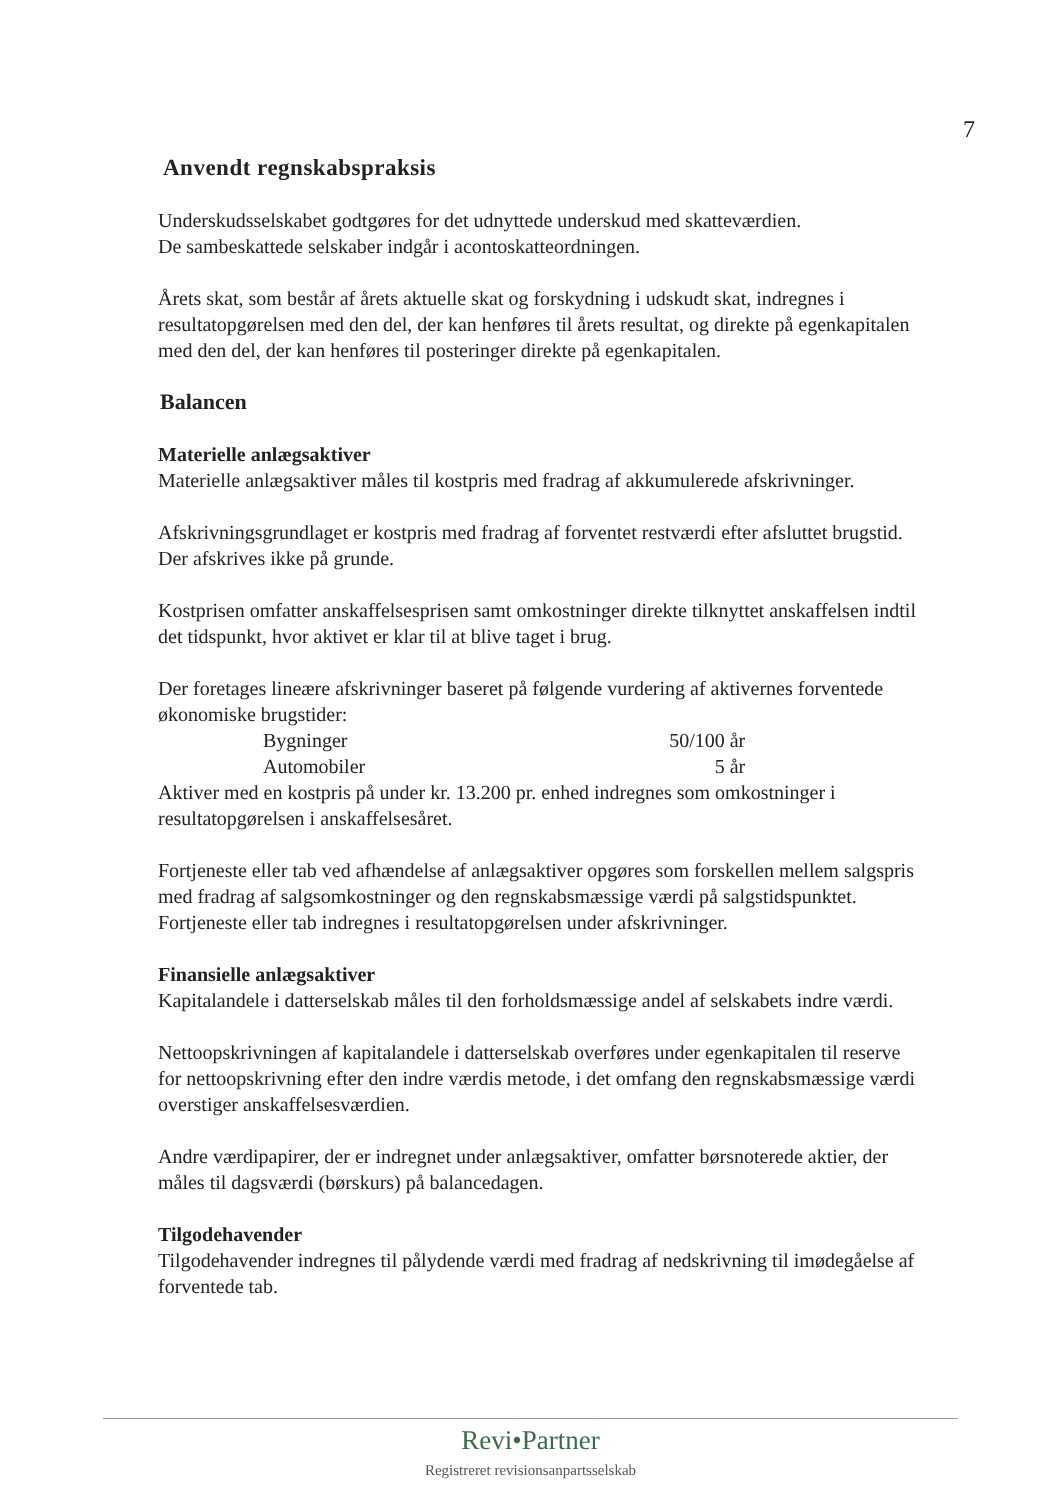7
Anvendt regnskabspraksis
Underskudsselskabet godtgøres for det udnyttede underskud med skatteværdien.
De sambeskattede selskaber indgår i acontoskatteordningen.
Årets skat, som består af årets aktuelle skat og forskydning i udskudt skat, indregnes i resultatopgørelsen med den del, der kan henføres til årets resultat, og direkte på egenkapitalen med den del, der kan henføres til posteringer direkte på egenkapitalen.
Balancen
Materielle anlægsaktiver
Materielle anlægsaktiver måles til kostpris med fradrag af akkumulerede afskrivninger.
Afskrivningsgrundlaget er kostpris med fradrag af forventet restværdi efter afsluttet brugstid. Der afskrives ikke på grunde.
Kostprisen omfatter anskaffelsesprisen samt omkostninger direkte tilknyttet anskaffelsen indtil det tidspunkt, hvor aktivet er klar til at blive taget i brug.
Der foretages lineære afskrivninger baseret på følgende vurdering af aktivernes forventede økonomiske brugstider:
| Bygninger | 50/100 år |
| Automobiler | 5 år |
Aktiver med en kostpris på under kr. 13.200 pr. enhed indregnes som omkostninger i resultatopgørelsen i anskaffelsesåret.
Fortjeneste eller tab ved afhændelse af anlægsaktiver opgøres som forskellen mellem salgspris med fradrag af salgsomkostninger og den regnskabsmæssige værdi på salgstidspunktet. Fortjeneste eller tab indregnes i resultatopgørelsen under afskrivninger.
Finansielle anlægsaktiver
Kapitalandele i datterselskab måles til den forholdsmæssige andel af selskabets indre værdi.
Nettoopskrivningen af kapitalandele i datterselskab overføres under egenkapitalen til reserve for nettoopskrivning efter den indre værdis metode, i det omfang den regnskabsmæssige værdi overstiger anskaffelsesværdien.
Andre værdipapirer, der er indregnet under anlægsaktiver, omfatter børsnoterede aktier, der måles til dagsværdi (børskurs) på balancedagen.
Tilgodehavender
Tilgodehavender indregnes til pålydende værdi med fradrag af nedskrivning til imødegåelse af forventede tab.
Revi•Partner
Registreret revisionsanpartsselskab